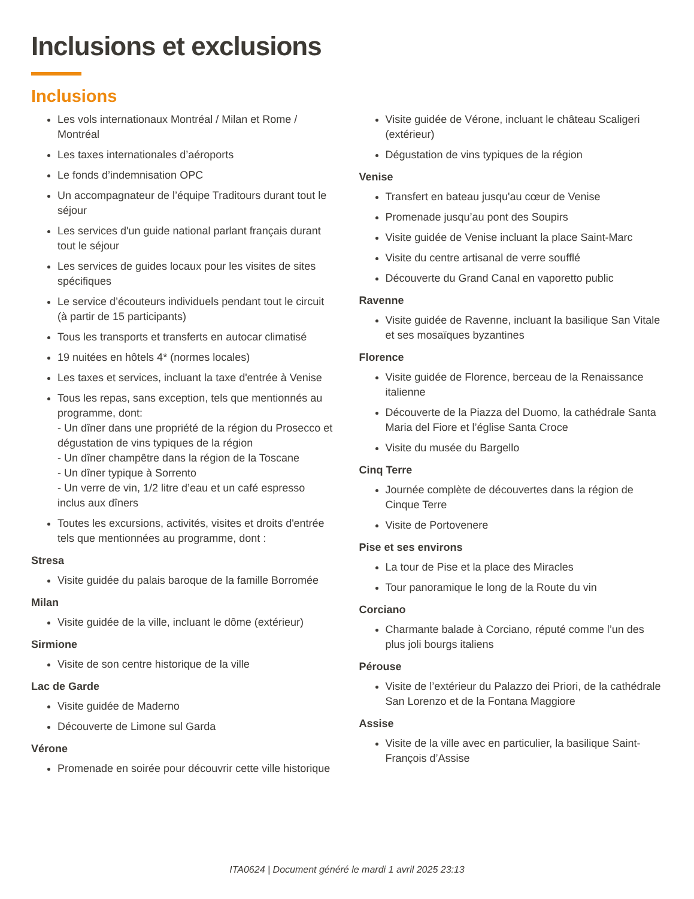Inclusions et exclusions
Inclusions
Les vols internationaux Montréal / Milan et Rome / Montréal
Les taxes internationales d’aéroports
Le fonds d’indemnisation OPC
Un accompagnateur de l’équipe Traditours durant tout le séjour
Les services d'un guide national parlant français durant tout le séjour
Les services de guides locaux pour les visites de sites spécifiques
Le service d’écouteurs individuels pendant tout le circuit (à partir de 15 participants)
Tous les transports et transferts en autocar climatisé
19 nuitées en hôtels 4* (normes locales)
Les taxes et services, incluant la taxe d'entrée à Venise
Tous les repas, sans exception, tels que mentionnés au programme, dont:
- Un dîner dans une propriété de la région du Prosecco et dégustation de vins typiques de la région
- Un dîner champêtre dans la région de la Toscane
- Un dîner typique à Sorrento
- Un verre de vin, 1/2 litre d’eau et un café espresso inclus aux dîners
Toutes les excursions, activités, visites et droits d'entrée tels que mentionnées au programme, dont :
Stresa
Visite guidée du palais baroque de la famille Borromée
Milan
Visite guidée de la ville, incluant le dôme (extérieur)
Sirmione
Visite de son centre historique de la ville
Lac de Garde
Visite guidée de Maderno
Découverte de Limone sul Garda
Vérone
Promenade en soirée pour découvrir cette ville historique
Visite guidée de Vérone, incluant le château Scaligeri (extérieur)
Dégustation de vins typiques de la région
Venise
Transfert en bateau jusqu'au cœur de Venise
Promenade jusqu’au pont des Soupirs
Visite guidée de Venise incluant la place Saint-Marc
Visite du centre artisanal de verre soufflé
Découverte du Grand Canal en vaporetto public
Ravenne
Visite guidée de Ravenne, incluant la basilique San Vitale et ses mosaïques byzantines
Florence
Visite guidée de Florence, berceau de la Renaissance italienne
Découverte de la Piazza del Duomo, la cathédrale Santa Maria del Fiore et l’église Santa Croce
Visite du musée du Bargello
Cinq Terre
Journée complète de découvertes dans la région de Cinque Terre
Visite de Portovenere
Pise et ses environs
La tour de Pise et la place des Miracles
Tour panoramique le long de la Route du vin
Corciano
Charmante balade à Corciano, réputé comme l’un des plus joli bourgs italiens
Pérouse
Visite de l’extérieur du Palazzo dei Priori, de la cathédrale San Lorenzo et de la Fontana Maggiore
Assise
Visite de la ville avec en particulier, la basilique Saint-François d’Assise
ITA0624 | Document généré le mardi 1 avril 2025 23:13